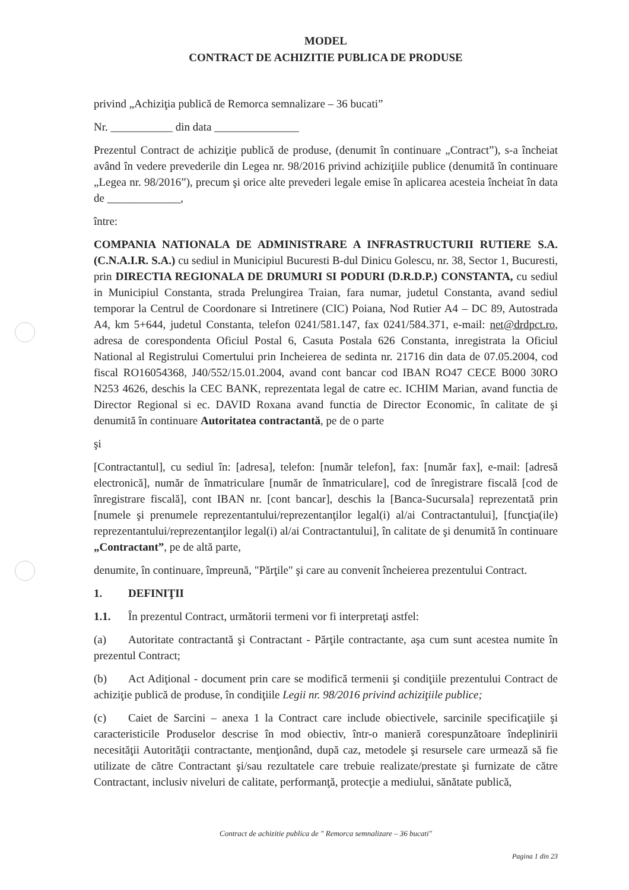MODEL
CONTRACT DE ACHIZITIE PUBLICA DE PRODUSE
privind „Achiziţia publică de Remorca semnalizare – 36 bucati”
Nr. ___________ din data _______________
Prezentul Contract de achiziţie publică de produse, (denumit în continuare „Contract”), s-a încheiat având în vedere prevederile din Legea nr. 98/2016 privind achiziţiile publice (denumită în continuare „Legea nr. 98/2016”), precum şi orice alte prevederi legale emise în aplicarea acesteia încheiat în data de _____________,
între:
COMPANIA NATIONALA DE ADMINISTRARE A INFRASTRUCTURII RUTIERE S.A. (C.N.A.I.R. S.A.) cu sediul in Municipiul Bucuresti B-dul Dinicu Golescu, nr. 38, Sector 1, Bucuresti, prin DIRECTIA REGIONALA DE DRUMURI SI PODURI (D.R.D.P.) CONSTANTA, cu sediul in Municipiul Constanta, strada Prelungirea Traian, fara numar, judetul Constanta, avand sediul temporar la Centrul de Coordonare si Intretinere (CIC) Poiana, Nod Rutier A4 – DC 89, Autostrada A4, km 5+644, judetul Constanta, telefon 0241/581.147, fax 0241/584.371, e-mail: net@drdpct.ro, adresa de corespondenta Oficiul Postal 6, Casuta Postala 626 Constanta, inregistrata la Oficiul National al Registrului Comertului prin Incheierea de sedinta nr. 21716 din data de 07.05.2004, cod fiscal RO16054368, J40/552/15.01.2004, avand cont bancar cod IBAN RO47 CECE B000 30RO N253 4626, deschis la CEC BANK, reprezentata legal de catre ec. ICHIM Marian, avand functia de Director Regional si ec. DAVID Roxana avand functia de Director Economic, în calitate de şi denumită în continuare Autoritatea contractantă, pe de o parte
şi
[Contractantul], cu sediul în: [adresa], telefon: [număr telefon], fax: [număr fax], e-mail: [adresă electronică], număr de înmatriculare [număr de înmatriculare], cod de înregistrare fiscală [cod de înregistrare fiscală], cont IBAN nr. [cont bancar], deschis la [Banca-Sucursala] reprezentată prin [numele şi prenumele reprezentantului/reprezentanţilor legal(i) al/ai Contractantului], [funcţia(ile) reprezentantului/reprezentanţilor legal(i) al/ai Contractantului], în calitate de şi denumită în continuare „Contractant”, pe de altă parte,
denumite, în continuare, împreună, "Părţile" şi care au convenit încheierea prezentului Contract.
1. DEFINIŢII
1.1. În prezentul Contract, următorii termeni vor fi interpretaţi astfel:
(a) Autoritate contractantă şi Contractant - Părţile contractante, aşa cum sunt acestea numite în prezentul Contract;
(b) Act Adiţional - document prin care se modifică termenii şi condiţiile prezentului Contract de achiziţie publică de produse, în condiţiile Legii nr. 98/2016 privind achiziţiile publice;
(c) Caiet de Sarcini – anexa 1 la Contract care include obiectivele, sarcinile specificaţiile şi caracteristicile Produselor descrise în mod obiectiv, într-o manieră corespunzătoare îndeplinirii necesităţii Autorităţii contractante, menţionând, după caz, metodele şi resursele care urmează să fie utilizate de către Contractant şi/sau rezultatele care trebuie realizate/prestate şi furnizate de către Contractant, inclusiv niveluri de calitate, performanţă, protecţie a mediului, sănătate publică,
Contract de achizitie publica de " Remorca semnalizare – 36 bucati"
Pagina 1 din 23